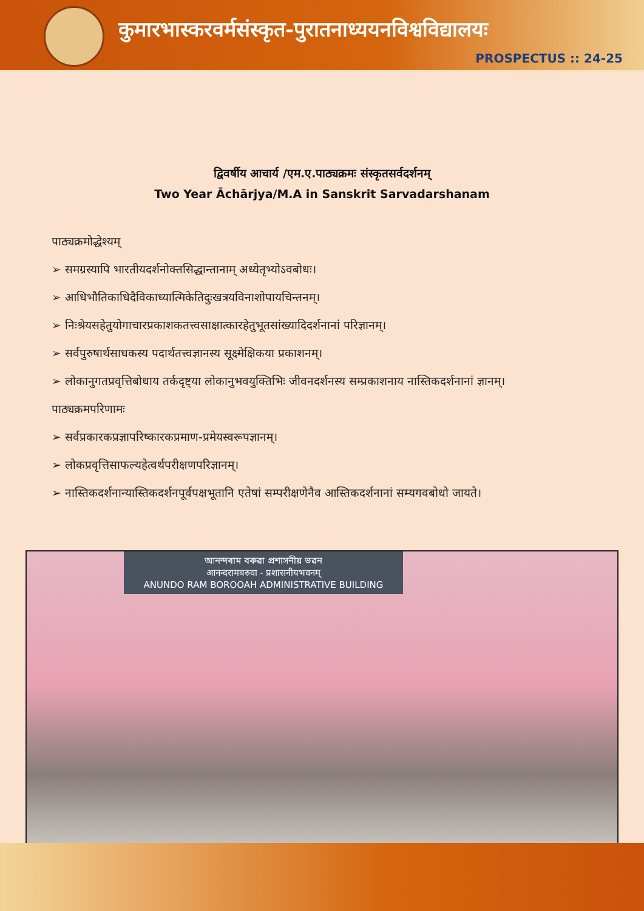कुमारभास्करवर्मसंस्कृत-पुरातनाध्ययनविश्वविद्यालयः
PROSPECTUS :: 24-25
द्विवर्षीय आचार्य /एम.ए.पाठ्यक्रमः संस्कृतसर्वदर्शनम्
Two Year Āchārjya/M.A in Sanskrit Sarvadarshanam
पाठ्यक्रमोद्धेश्यम्
➢ समग्रस्यापि भारतीयदर्शनोक्तसिद्धान्तानाम् अध्येतृभ्योऽवबोधः।
➢ आधिभौतिकाधिदैविकाध्यात्मिकेतिदुःखत्रयविनाशोपायचिन्तनम्।
➢ निःश्रेयसहेतुयोगाचारप्रकाशकतत्त्वसाक्षात्कारहेतुभूतसांख्यादिदर्शनानां परिज्ञानम्।
➢ सर्वपुरुषार्थसाधकस्य पदार्थतत्त्वज्ञानस्य सूक्ष्मेक्षिकया प्रकाशनम्।
➢ लोकानुगतप्रवृत्तिबोधाय तर्कदृष्ट्या लोकानुभवयुक्तिभिः जीवनदर्शनस्य सम्प्रकाशनाय नास्तिकदर्शनानां ज्ञानम्।
पाठ्यक्रमपरिणामः
➢ सर्वप्रकारकप्रज्ञापरिष्कारकप्रमाण-प्रमेयस्वरूपज्ञानम्।
➢ लोकप्रवृत्तिसाफल्यहेत्वर्थपरीक्षणपरिज्ञानम्।
➢ नास्तिकदर्शनान्यास्तिकदर्शनपूर्वपक्षभूतानि एतेषां सम्परीक्षणेनैव आस्तिकदर्शनानां सम्यगवबोधो जायते।
আনন্দৰাম বৰুৱা প্ৰশাসনীয় ভৱন
आनन्दरामबरुवा - प्रशासनीयभवनम्
ANUNDO RAM BOROOAH ADMINISTRATIVE BUILDING